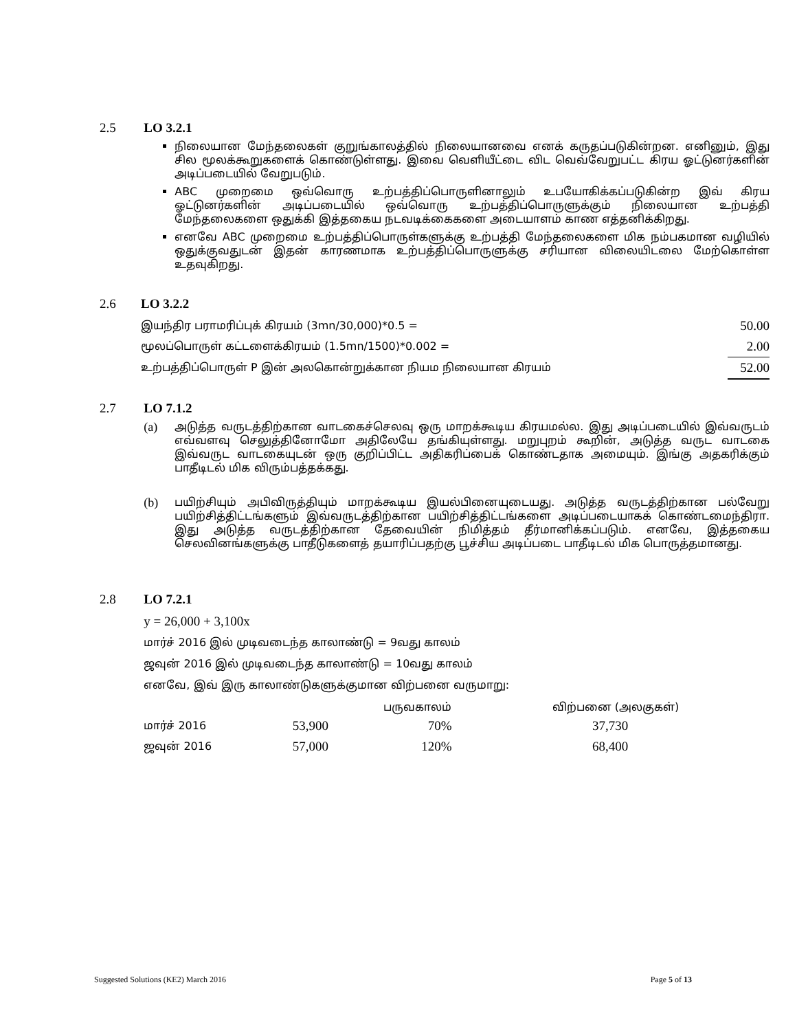2.5 LO 3.2.1
நிலையான மேந்தலைகள் குறுங்காலத்தில் நிலையானவை எனக் கருதப்படுகின்றன. எனினும், இது சில மூலக்கூறுகளைக் கொண்டுள்ளது. இவை வெளியீட்டை விட வெவ்வேறுபட்ட கிரய ஓட்டுனர்களின் அடிப்படையில் வேறுபடும்.
ABC முறைமை ஒவ்வொரு உற்பத்திப்பொருளினாலும் உபயோகிக்கப்படுகின்ற இவ் கிரய ஓட்டுனர்களின் அடிப்படையில் ஒவ்வொரு உற்பத்திப்பொருளுக்கும் நிலையான உற்பத்தி மேந்தலைகளை ஒதுக்கி இத்தகைய நடவடிக்கைகளை அடையாளம் காண எத்தனிக்கிறது.
எனவே ABC முறைமை உற்பத்திப்பொருள்களுக்கு உற்பத்தி மேந்தலைகளை மிக நம்பகமான வழியில் ஒதுக்குவதுடன் இதன் காரணமாக உற்பத்திப்பொருளுக்கு சரியான விலையிடலை மேற்கொள்ள உதவுகிறது.
2.6 LO 3.2.2
| இயந்திர பராமரிப்புக் கிரயம் (3mn/30,000)*0.5 = | 50.00 |
| மூலப்பொருள் கட்டளைக்கிரயம் (1.5mn/1500)*0.002 = | 2.00 |
| உற்பத்திப்பொருள் P இன் அலகொன்றுக்கான நியம நிலையான கிரயம் | 52.00 |
2.7 LO 7.1.2
(a) அடுத்த வருடத்திற்கான வாடகைச்செலவு ஒரு மாறக்கூடிய கிரயமல்ல. இது அடிப்படையில் இவ்வருடம் எவ்வளவு செலுத்தினோமோ அதிலேயே தங்கியுள்ளது. மறுபுறம் கூறின், அடுத்த வருட வாடகை இவ்வருட வாடகையுடன் ஒரு குறிப்பிட்ட அதிகரிப்பைக் கொண்டதாக அமையும். இங்கு அதகரிக்கும் பாதீடிடல் மிக விரும்பத்தக்கது.
(b) பயிற்சியும் அபிவிருத்தியும் மாறக்கூடிய இயல்பினையுடையது. அடுத்த வருடத்திற்கான பல்வேறு பயிற்சித்திட்டங்களும் இவ்வருடத்திற்கான பயிற்சித்திட்டங்களை அடிப்படையாகக் கொண்டமைந்திரா. இது அடுத்த வருடத்திற்கான தேவையின் நிமித்தம் தீர்மானிக்கப்படும். எனவே, இத்தகைய செலவினங்களுக்கு பாதீடுகளைத் தயாரிப்பதற்கு பூச்சிய அடிப்படை பாதீடிடல் மிக பொருத்தமானது.
2.8 LO 7.2.1
y = 26,000 + 3,100x
மார்ச் 2016 இல் முடிவடைந்த காலாண்டு = 9வது காலம்
ஜவுன் 2016 இல் முடிவடைந்த காலாண்டு = 10வது காலம்
எனவே, இவ் இரு காலாண்டுகளுக்குமான விற்பனை வருமாறு:
| | | பருவகாலம் | விற்பனை (அலகுகள்) |
| --- | --- | --- | --- |
| மார்ச் 2016 | 53,900 | 70% | 37,730 |
| ஜவுன் 2016 | 57,000 | 120% | 68,400 |
Suggested Solutions (KE2) March 2016 Page 5 of 13